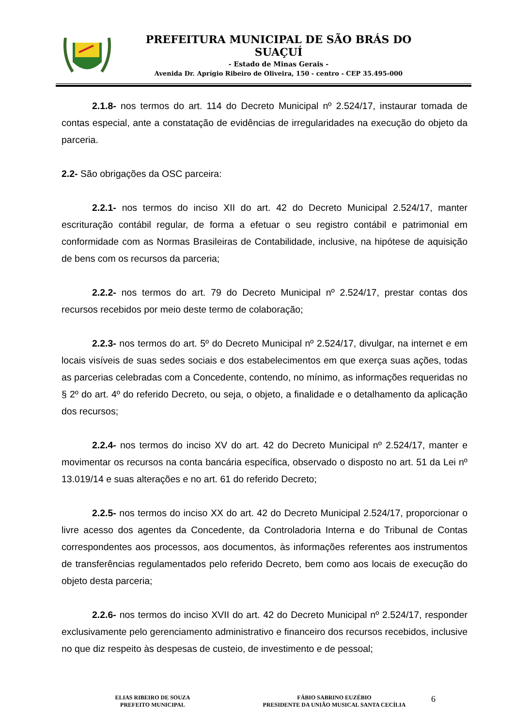PREFEITURA MUNICIPAL DE SÃO BRÁS DO SUAÇUÍ
- Estado de Minas Gerais -
Avenida Dr. Aprígio Ribeiro de Oliveira, 150 - centro - CEP 35.495-000
2.1.8- nos termos do art. 114 do Decreto Municipal nº 2.524/17, instaurar tomada de contas especial, ante a constatação de evidências de irregularidades na execução do objeto da parceria.
2.2- São obrigações da OSC parceira:
2.2.1- nos termos do inciso XII do art. 42 do Decreto Municipal 2.524/17, manter escrituração contábil regular, de forma a efetuar o seu registro contábil e patrimonial em conformidade com as Normas Brasileiras de Contabilidade, inclusive, na hipótese de aquisição de bens com os recursos da parceria;
2.2.2- nos termos do art. 79 do Decreto Municipal nº 2.524/17, prestar contas dos recursos recebidos por meio deste termo de colaboração;
2.2.3- nos termos do art. 5º do Decreto Municipal nº 2.524/17, divulgar, na internet e em locais visíveis de suas sedes sociais e dos estabelecimentos em que exerça suas ações, todas as parcerias celebradas com a Concedente, contendo, no mínimo, as informações requeridas no § 2º do art. 4º do referido Decreto, ou seja, o objeto, a finalidade e o detalhamento da aplicação dos recursos;
2.2.4- nos termos do inciso XV do art. 42 do Decreto Municipal nº 2.524/17, manter e movimentar os recursos na conta bancária específica, observado o disposto no art. 51 da Lei nº 13.019/14 e suas alterações e no art. 61 do referido Decreto;
2.2.5- nos termos do inciso XX do art. 42 do Decreto Municipal 2.524/17, proporcionar o livre acesso dos agentes da Concedente, da Controladoria Interna e do Tribunal de Contas correspondentes aos processos, aos documentos, às informações referentes aos instrumentos de transferências regulamentados pelo referido Decreto, bem como aos locais de execução do objeto desta parceria;
2.2.6- nos termos do inciso XVII do art. 42 do Decreto Municipal nº 2.524/17, responder exclusivamente pelo gerenciamento administrativo e financeiro dos recursos recebidos, inclusive no que diz respeito às despesas de custeio, de investimento e de pessoal;
ELIAS RIBEIRO DE SOUZA
PREFEITO MUNICIPAL
FÁBIO SABRINO EUZÉBIO
PRESIDENTE DA UNIÃO MUSICAL SANTA CECÍLIA
6